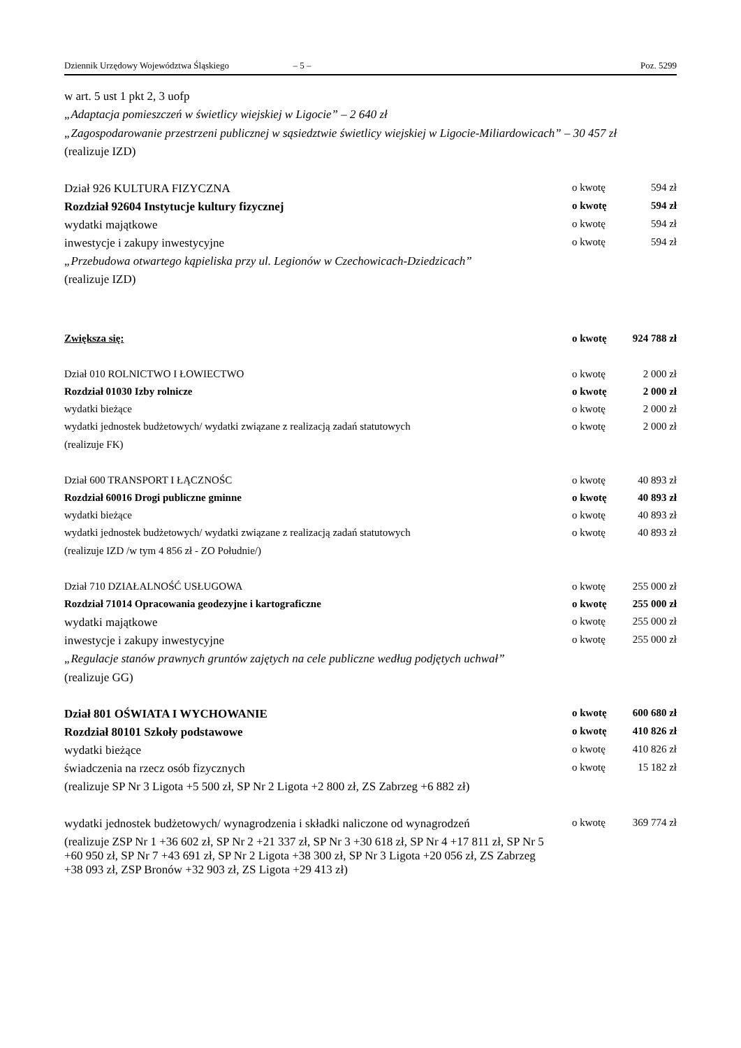Dziennik Urzędowy Województwa Śląskiego – 5 – Poz. 5299
w art. 5 ust 1 pkt 2, 3 uofp
„Adaptacja pomieszczeń w świetlicy wiejskiej w Ligocie” – 2 640 zł
„Zagospodarowanie przestrzeni publicznej w sąsiedztwie świetlicy wiejskiej w Ligocie-Miliardowicach” – 30 457 zł
(realizuje IZD)
Dział 926 KULTURA FIZYCZNA o kwotę 594 zł
Rozdział 92604 Instytucje kultury fizycznej o kwotę 594 zł
wydatki majątkowe o kwotę 594 zł
inwestycje i zakupy inwestycyjne o kwotę 594 zł
„Przebudowa otwartego kąpieliska przy ul. Legionów w Czechowicach-Dziedzicach”
(realizuje IZD)
Zwiększa się: o kwotę 924 788 zł
Dział 010 ROLNICTWO I ŁOWIECTWO o kwotę 2 000 zł
Rozdział 01030 Izby rolnicze o kwotę 2 000 zł
wydatki bieżące o kwotę 2 000 zł
wydatki jednostek budżetowych/ wydatki związane z realizacją zadań statutowych o kwotę 2 000 zł
(realizuje FK)
Dział 600 TRANSPORT I ŁĄCZNOŚC o kwotę 40 893 zł
Rozdział 60016 Drogi publiczne gminne o kwotę 40 893 zł
wydatki bieżące o kwotę 40 893 zł
wydatki jednostek budżetowych/ wydatki związane z realizacją zadań statutowych o kwotę 40 893 zł
(realizuje IZD /w tym 4 856 zł - ZO Południe/)
Dział 710 DZIAŁALNOŚĆ USŁUGOWA o kwotę 255 000 zł
Rozdział 71014 Opracowania geodezyjne i kartograficzne o kwotę 255 000 zł
wydatki majątkowe o kwotę 255 000 zł
inwestycje i zakupy inwestycyjne o kwotę 255 000 zł
„Regulacje stanów prawnych gruntów zajętych na cele publiczne według podjętych uchwał”
(realizuje GG)
Dział 801 OŚWIATA I WYCHOWANIE o kwotę 600 680 zł
Rozdział 80101 Szkoły podstawowe o kwotę 410 826 zł
wydatki bieżące o kwotę 410 826 zł
świadczenia na rzecz osób fizycznych o kwotę 15 182 zł
(realizuje SP Nr 3 Ligota +5 500 zł, SP Nr 2 Ligota +2 800 zł, ZS Zabrzeg +6 882 zł)
wydatki jednostek budżetowych/ wynagrodzenia i składki naliczone od wynagrodzeń o kwotę 369 774 zł
(realizuje ZSP Nr 1 +36 602 zł, SP Nr 2 +21 337 zł, SP Nr 3 +30 618 zł, SP Nr 4 +17 811 zł, SP Nr 5 +60 950 zł, SP Nr 7 +43 691 zł, SP Nr 2 Ligota +38 300 zł, SP Nr 3 Ligota +20 056 zł, ZS Zabrzeg +38 093 zł, ZSP Bronów +32 903 zł, ZS Ligota +29 413 zł)